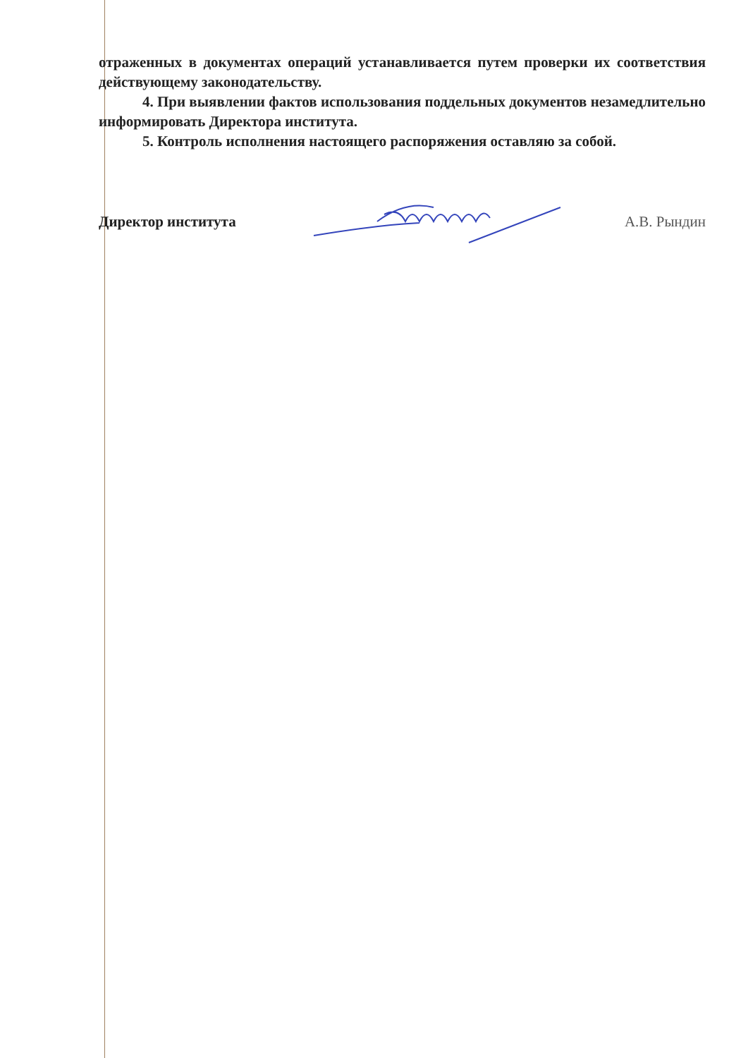отраженных в документах операций устанавливается путем проверки их соответствия действующему законодательству.
4. При выявлении фактов использования поддельных документов незамедлительно информировать Директора института.
5. Контроль исполнения настоящего распоряжения оставляю за собой.
Директор института А.В. Рындин